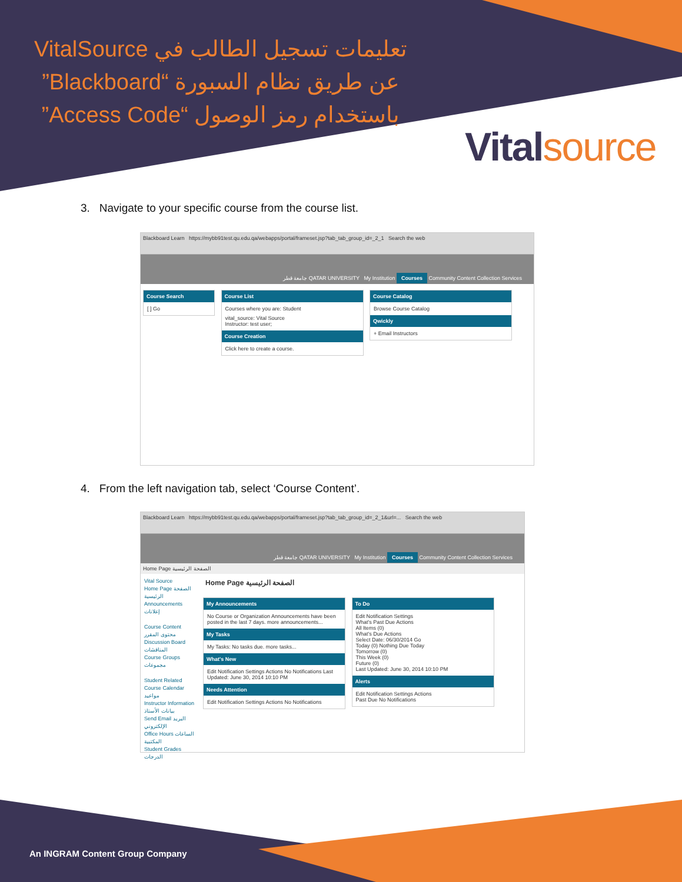تعليمات تسجيل الطالب في VitalSource عن طريق نظام السبورة “Blackboard” باستخدام رمز الوصول “Access Code”
Vitalsource
3. Navigate to your specific course from the course list.
Blackboard Learn https://mybb91test.qu.edu.qa/webapps/portal/frameset.jsp?tab_tab_group_id=_2_1 Search the web
جامعة قطر QATAR UNIVERSITY My Institution Courses Community Content Collection Services
Course Search
[ ] Go
Course List
Courses where you are: Student
vital_source: Vital Source
Instructor: test user;
Course Creation
Click here to create a course.
Course Catalog
Browse Course Catalog
Qwickly
+ Email Instructors
4. From the left navigation tab, select ‘Course Content’.
Blackboard Learn https://mybb91test.qu.edu.qa/webapps/portal/frameset.jsp?tab_tab_group_id=_2_1&url=... Search the web
جامعة قطر QATAR UNIVERSITY My Institution Courses Community Content Collection Services
Home Page الصفحة الرئيسية
Vital Source
Home Page الصفحة الرئيسية
Announcements إعلانات
Course Content محتوى المقرر
Discussion Board المناقشات
Course Groups مجموعات
Student Related
Course Calendar مواعيد
Instructor Information بيانات الأستاذ
Send Email البريد الإلكتروني
Office Hours الساعات المكتبية
Student Grades الدرجات
Home Page الصفحة الرئيسية
My Announcements
No Course or Organization Announcements have been posted in the last 7 days. more announcements...
My Tasks
My Tasks: No tasks due. more tasks...
What's New
Edit Notification Settings Actions No Notifications Last Updated: June 30, 2014 10:10 PM
Needs Attention
Edit Notification Settings Actions No Notifications
To Do
Edit Notification Settings
What's Past Due Actions
All Items (0)
What's Due Actions
Select Date: 06/30/2014 Go
Today (0) Nothing Due Today
Tomorrow (0)
This Week (0)
Future (0)
Last Updated: June 30, 2014 10:10 PM
Alerts
Edit Notification Settings Actions
Past Due No Notifications
An INGRAM Content Group Company